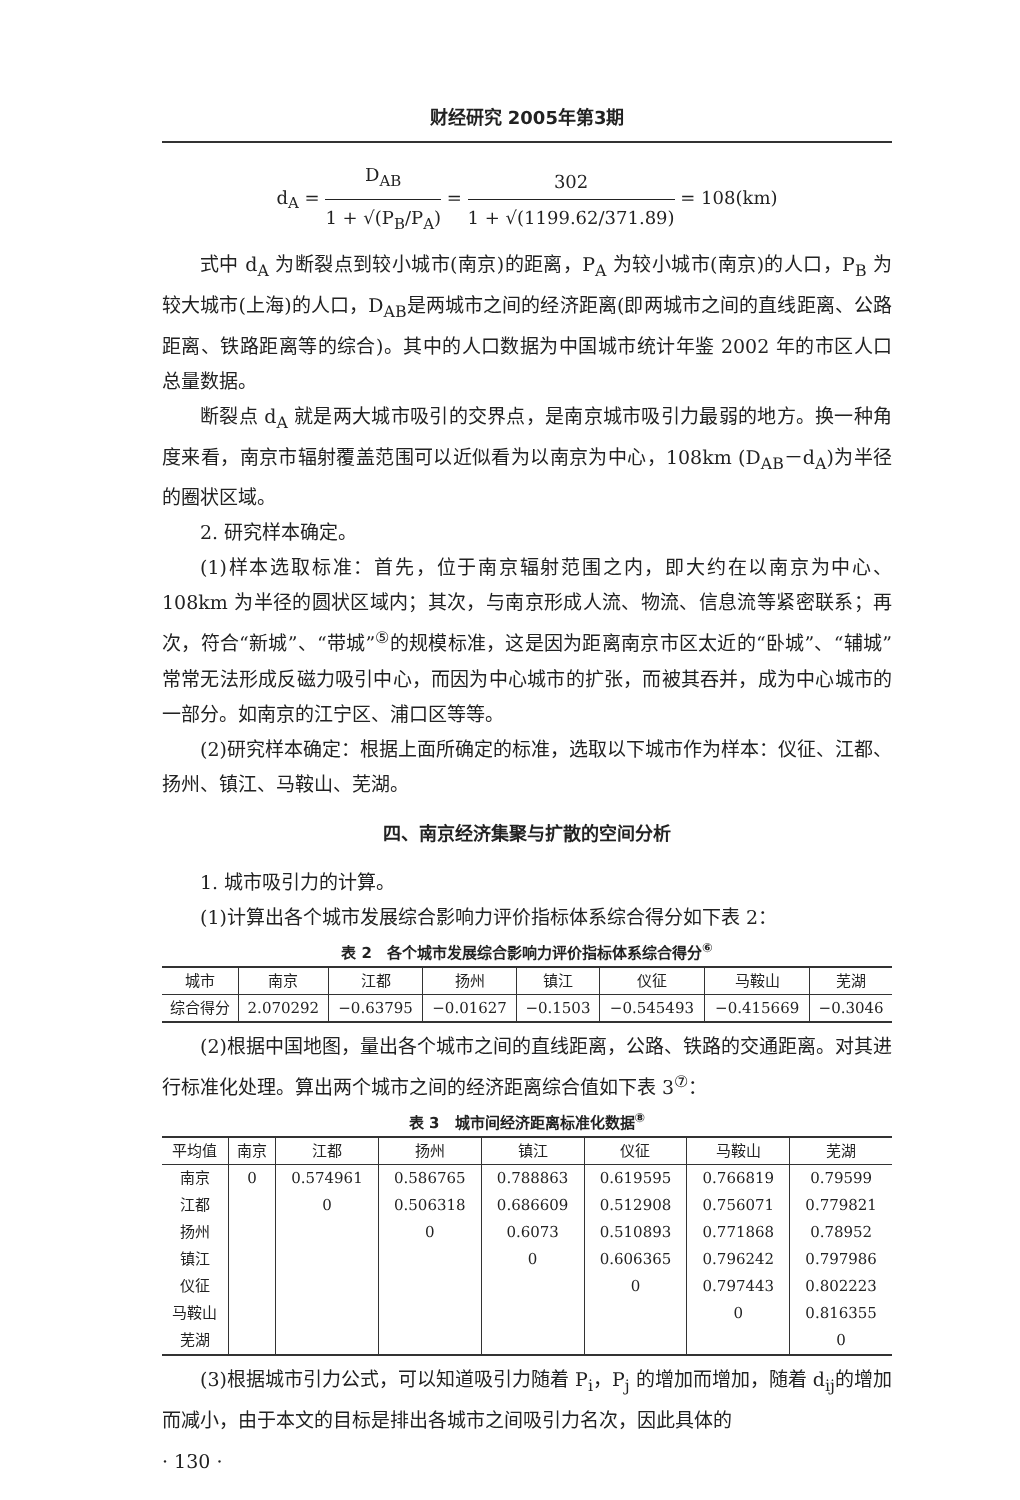财经研究 2005年第3期
d<sub>A</sub> = D<sub>AB</sub> 1 + √(P<sub>B</sub>/P<sub>A</sub>) = 302 1 + √(1199.62/371.89) = 108(km)
式中 d<sub>A</sub> 为断裂点到较小城市(南京)的距离，P<sub>A</sub> 为较小城市(南京)的人口，P<sub>B</sub> 为较大城市(上海)的人口，D<sub>AB</sub>是两城市之间的经济距离(即两城市之间的直线距离、公路距离、铁路距离等的综合)。其中的人口数据为中国城市统计年鉴 2002 年的市区人口总量数据。
断裂点 d<sub>A</sub> 就是两大城市吸引的交界点，是南京城市吸引力最弱的地方。换一种角度来看，南京市辐射覆盖范围可以近似看为以南京为中心，108km (D<sub>AB</sub>－d<sub>A</sub>)为半径的圈状区域。
2. 研究样本确定。
(1)样本选取标准：首先，位于南京辐射范围之内，即大约在以南京为中心、108km 为半径的圆状区域内；其次，与南京形成人流、物流、信息流等紧密联系；再次，符合“新城”、“带城”<sup>⑤</sup>的规模标准，这是因为距离南京市区太近的“卧城”、“辅城”常常无法形成反磁力吸引中心，而因为中心城市的扩张，而被其吞并，成为中心城市的一部分。如南京的江宁区、浦口区等等。
(2)研究样本确定：根据上面所确定的标准，选取以下城市作为样本：仪征、江都、扬州、镇江、马鞍山、芜湖。
四、南京经济集聚与扩散的空间分析
1. 城市吸引力的计算。
(1)计算出各个城市发展综合影响力评价指标体系综合得分如下表 2：
表 2　各个城市发展综合影响力评价指标体系综合得分<sup>⑥</sup>
| 城市 | 南京 | 江都 | 扬州 | 镇江 | 仪征 | 马鞍山 | 芜湖 |
| --- | --- | --- | --- | --- | --- | --- | --- |
| 综合得分 | 2.070292 | −0.63795 | −0.01627 | −0.1503 | −0.545493 | −0.415669 | −0.3046 |
(2)根据中国地图，量出各个城市之间的直线距离，公路、铁路的交通距离。对其进行标准化处理。算出两个城市之间的经济距离综合值如下表 3<sup>⑦</sup>：
表 3　城市间经济距离标准化数据<sup>⑧</sup>
| 平均值 | 南京 | 江都 | 扬州 | 镇江 | 仪征 | 马鞍山 | 芜湖 |
| --- | --- | --- | --- | --- | --- | --- | --- |
| 南京 | 0 | 0.574961 | 0.586765 | 0.788863 | 0.619595 | 0.766819 | 0.79599 |
| 江都 | | 0 | 0.506318 | 0.686609 | 0.512908 | 0.756071 | 0.779821 |
| 扬州 | | | 0 | 0.6073 | 0.510893 | 0.771868 | 0.78952 |
| 镇江 | | | | 0 | 0.606365 | 0.796242 | 0.797986 |
| 仪征 | | | | | 0 | 0.797443 | 0.802223 |
| 马鞍山 | | | | | | 0 | 0.816355 |
| 芜湖 | | | | | | | 0 |
(3)根据城市引力公式，可以知道吸引力随着 P<sub>i</sub>，P<sub>j</sub> 的增加而增加，随着 d<sub>ij</sub>的增加而减小，由于本文的目标是排出各城市之间吸引力名次，因此具体的
· 130 ·